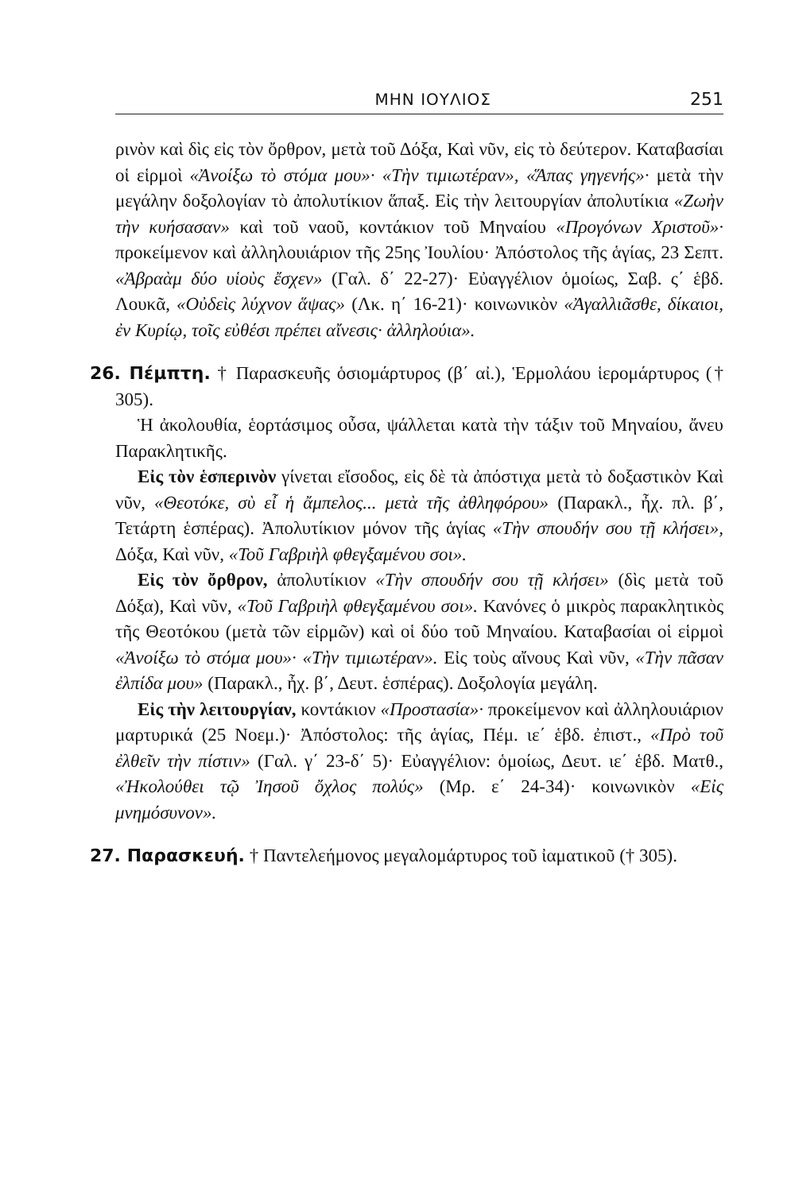ΜΗΝ ΙΟΥΛΙΟΣ 251
ρινὸν καὶ δὶς εἰς τὸν ὄρθρον, μετὰ τοῦ Δόξα, Καὶ νῦν, εἰς τὸ δεύτερον. Καταβασίαι οἱ εἱρμοὶ «Ἀνοίξω τὸ στόμα μου»· «Τὴν τιμιωτέραν», «Ἅπας γηγενής»· μετὰ τὴν μεγάλην δοξολογίαν τὸ ἀπολυτίκιον ἅπαξ. Εἰς τὴν λειτουργίαν ἀπολυτίκια «Ζωὴν τὴν κυήσασαν» καὶ τοῦ ναοῦ, κοντάκιον τοῦ Μηναίου «Προγόνων Χριστοῦ»· προκείμενον καὶ ἀλληλουιάριον τῆς 25ης Ἰουλίου· Ἀπόστολος τῆς ἁγίας, 23 Σεπτ. «Ἀβραὰμ δύο υἱοὺς ἔσχεν» (Γαλ. δ΄ 22-27)· Εὐαγγέλιον ὁμοίως, Σαβ. ς΄ ἑβδ. Λουκᾶ, «Οὐδεὶς λύχνον ἅψας» (Λκ. η΄ 16-21)· κοινωνικὸν «Ἀγαλλιᾶσθε, δίκαιοι, ἐν Κυρίῳ, τοῖς εὐθέσι πρέπει αἴνεσις· ἀλληλούια».
26. Πέμπτη. † Παρασκευῆς ὁσιομάρτυρος (β΄ αἰ.), Ἑρμολάου ἱερομάρτυρος († 305).
Ἡ ἀκολουθία, ἑορτάσιμος οὖσα, ψάλλεται κατὰ τὴν τάξιν τοῦ Μηναίου, ἄνευ Παρακλητικῆς.
Εἰς τὸν ἑσπερινὸν γίνεται εἴσοδος, εἰς δὲ τὰ ἀπόστιχα μετὰ τὸ δοξαστικὸν Καὶ νῦν, «Θεοτόκε, σὺ εἶ ἡ ἄμπελος... μετὰ τῆς ἀθληφόρου» (Παρακλ., ἦχ. πλ. β΄, Τετάρτη ἑσπέρας). Ἀπολυτίκιον μόνον τῆς ἁγίας «Τὴν σπουδήν σου τῇ κλήσει», Δόξα, Καὶ νῦν, «Τοῦ Γαβριὴλ φθεγξαμένου σοι».
Εἰς τὸν ὄρθρον, ἀπολυτίκιον «Τὴν σπουδήν σου τῇ κλήσει» (δὶς μετὰ τοῦ Δόξα), Καὶ νῦν, «Τοῦ Γαβριὴλ φθεγξαμένου σοι». Κανόνες ὁ μικρὸς παρακλητικὸς τῆς Θεοτόκου (μετὰ τῶν εἱρμῶν) καὶ οἱ δύο τοῦ Μηναίου. Καταβασίαι οἱ εἱρμοὶ «Ἀνοίξω τὸ στόμα μου»· «Τὴν τιμιωτέραν». Εἰς τοὺς αἴνους Καὶ νῦν, «Τὴν πᾶσαν ἐλπίδα μου» (Παρακλ., ἦχ. β΄, Δευτ. ἑσπέρας). Δοξολογία μεγάλη.
Εἰς τὴν λειτουργίαν, κοντάκιον «Προστασία»· προκείμενον καὶ ἀλληλουιάριον μαρτυρικά (25 Νοεμ.)· Ἀπόστολος: τῆς ἁγίας, Πέμ. ιε΄ ἑβδ. ἐπιστ., «Πρὸ τοῦ ἐλθεῖν τὴν πίστιν» (Γαλ. γ΄ 23-δ΄ 5)· Εὐαγγέλιον: ὁμοίως, Δευτ. ιε΄ ἑβδ. Ματθ., «Ἠκολούθει τῷ Ἰησοῦ ὄχλος πολύς» (Μρ. ε΄ 24-34)· κοινωνικὸν «Εἰς μνημόσυνον».
27. Παρασκευή. † Παντελεήμονος μεγαλομάρτυρος τοῦ ἰαματικοῦ († 305).